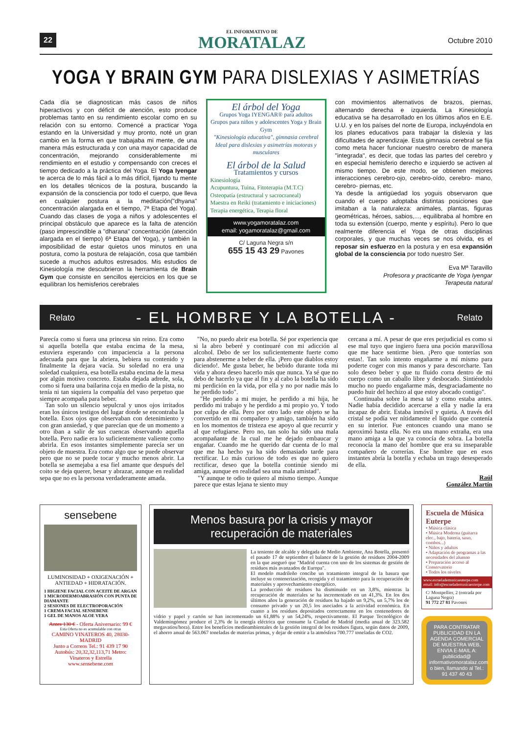22
EL INFORMATIVO DE
MORATALAZ
Octubre 2010
YOGA Y BRAIN GYM PARA DISLEXIAS Y ASIMETRÍAS
Cada día se diagnostican más casos de niños hiperactivos y con déficit de atención, esto produce problemas tanto en su rendimiento escolar como en su relación con su entorno. Comencé a practicar Yoga estando en la Universidad y muy pronto, noté un gran cambio en la forma en que trabajaba mi mente, de una manera más estructurada y con una mayor capacidad de concentración, mejorando considerablemente mi rendimiento en el estudio y compensando con creces el tiempo dedicado a la práctica del Yoga. El Yoga Iyengar te acerca de lo más fácil a lo más difícil, fijando tu mente en los detalles técnicos de la postura, buscando la expansión de la consciencia por todo el cuerpo, que lleva en cualquier postura a la meditación("dhyana" concentración alargada en el tiempo, 7ª Etapa del Yoga). Cuando das clases de yoga a niños y adolescentes el principal obstáculo que aparece es la falta de atención (paso imprescindible a "dharana" concentración (atención alargada en el tiempo) 6ª Etapa del Yoga), y también la imposibilidad de estar quietos unos minutos en una postura, como la postura de relajación, cosa que también sucede a muchos adultos estresados. Mis estudios de Kinesiología me descubrieron la herramienta de Brain Gym que consiste en sencillos ejercicios en los que se equilibran los hemisferios cerebrales
El árbol del Yoga
Grupos Yoga IYENGAR® para adultos
Grupos para niños y adolescentes Yoga y Brain Gym
"Kinesiología educativa", gimnasia cerebral Ideal para dislexias y asimetrías motoras y musculares
El árbol de la Salud
Tratamientos y cursos
Kinesiología
Acupuntura, Tuina, Fitoterapia (M.T.C)
Osteopatía (estructural y sacrocraneal)
Maestra en Reiki (tratamiento e iniciaciones)
Terapia energética, Terapia floral
www.yogamoratalaz.com
email: yogamoratalaz@gmail.com
C/ Laguna Negra s/n
655 15 43 29 Pavones
con movimientos alternativos de brazos, piernas, alternando derecha e izquierda. La Kinesiología educativa se ha desarrollado en los últimos años en E.E. U.U. y en los países del norte de Europa, incluyéndola en los planes educativos para trabajar la dislexia y las dificultades de aprendizaje. Esta gimnasia cerebral se fija como meta hacer funcionar nuestro cerebro de manera "integrada", es decir, que todas las partes del cerebro y en especial hemisferio derecho e izquierdo se activen al mismo tiempo. De este modo, se obtienen mejores interacciones cerebro-ojo, cerebro-oído, cerebro- mano, cerebro- piernas, etc.
Ya desde la antigüedad los yoguis observaron que cuando el cuerpo adoptaba distintas posiciones que imitaban a la naturaleza: animales, plantas, figuras geométricas, héroes, sabios,..., equilibraba al hombre en toda su extensión (cuerpo, mente y espíritu). Pero lo que realmente diferencia el Yoga de otras disciplinas corporales, y que muchas veces se nos olvida, es el reposar sin esfuerzo en la postura y en esa expansión global de la consciencia por todo nuestro Ser.
Eva Mª Taravillo
Profesora y practicante de Yoga Iyengar
Terapeuta natural
Relato - EL HOMBRE Y LA BOTELLA - Relato
Parecía como si fuera una princesa sin reino. Era como si aquella botella que estaba encima de la mesa, estuviera esperando con impaciencia a la persona adecuada para que la abriera, bebiera su contenido y finalmente la dejara vacía. Su soledad no era una soledad cualquiera, esa botella estaba encima de la mesa por algún motivo concreto. Estaba dejada adrede, sola, como si fuera una bailarina coja en medio de la pista, no tenía ni tan siquiera la compañía del vaso perpetuo que siempre acompaña para beber.
Tan solo un silencio sepulcral y unos ojos irritados eran los únicos testigos del lugar donde se encontraba la botella. Esos ojos que observaban con detenimiento y con gran ansiedad, y que parecían que de un momento a otro iban a salir de sus cuencas observando aquella botella. Pero nadie era lo suficientemente valiente como abrirla. En esos instantes simplemente parecía ser un objeto de muestra. Era como algo que se puede observar pero que no se puede tocar y mucho menos abrir. La botella se asemejaba a esa fiel amante que después del coito se deja querer, besar y abrazar, aunque en realidad sepa que no es la persona verdaderamente amada.
"No, no puedo abrir esa botella. Sé por experiencia que si la abro beberé y continuaré con mi adicción al alcohol. Debo de ser los suficientemente fuerte como para abstenerme a beber de ella. ¡Pero que diablos estoy diciendo!. Me gusta beber, he bebido durante toda mi vida y ahora deseo hacerlo más que nunca. Ya sé que no debo de hacerlo ya que al fin y al cabo la botella ha sido mi perdición en la vida, por ella y no por nadie más lo he perdido todo".
"He perdido a mi mujer, he perdido a mi hija, he perdido mi trabajo y he perdido a mi propio yo. Y todo por culpa de ella. Pero por otro lado este objeto se ha convertido en mi compañero y amigo, también ha sido en los momentos de tristeza ese apoyo al que recurrir y al que refugiarse. Pero no, tan solo ha sido una mala acompañante de la cual me he dejado embaucar y engañar. Cuando me he querido dar cuenta de lo mal que me ha hecho ya ha sido demasiado tarde para rectificar. Lo más curioso de todo es que no quiero rectificar, deseo que la botella continúe siendo mi amiga, aunque en realidad sea una mala amistad".
"Y aunque te odio te quiero al mismo tiempo. Aunque parece que estas lejana te siento muy
cercana a mí. A pesar de que eres perjudicial es como si ese mal tuyo que ingiero fuera una poción maravillosa que me hace sentirme bien. ¡Pero que tonterías son estas!. Tan solo intento engañarme a mí mismo para poderte coger con mis manos y para descorcharte. Tan solo deseo beber y que tu fluido corra dentro de mi cuerpo como un caballo libre y desbocado. Sintiéndolo mucho no puedo engañarme más, desgraciadamente no puedo huir del hechizo al que estoy abocado contigo".
Continuaba sobre la mesa tal y como estaba antes. Nadie había decidido acercarse a ella y nadie la era incapaz de abrir. Estaba inmóvil y quieta. A través del cristal se podía ver nítidamente el líquido que contenía en su interior. Fue entonces cuando una mano se aproximó hasta ella. No era una mano extraña, era una mano amiga a la que ya conocía de sobra. La botella reconocía la mano del hombre que era su inseparable compañero de correrías. Ese hombre que en esos instantes abría la botella y echaba un trago desesperado de ella.
Raúl
González Martín
sensebene
LUMINOSIDAD + OXIGENACIÓN + ANTIEDAD + HIDRATACIÓN.
1 HIGIENE FACIAL CON ACEITE DE ARGAN
1 MICRODERMOABRASIÓN CON PUNTA DE DIAMANTE
2 SESIONES DE ELECTROPORACIÓN
1 CREMA FACIAL SENSEBENE
1 GEL DE MANOS ALOE VERA
Antes 130 € - Oferta Aniversario: 99 €
Esta Oferta no es acumulable con otras
CAMINO VINATEROS 40, 28030-MADRID
Junto a Correos Tel.: 91 439 17 90
Autobús: 20,32,32,113,71 Metro: Vinateros y Estrella
www.sensebene.com
Menos basura por la crisis y mayor recuperación de materiales
La teniente de alcalde y delegada de Medio Ambiente, Ana Botella, presentó el pasado 17 de septiembre el balance de la gestión de residuos 2004-2009 en la que aseguró que "Madrid cuenta con uno de los sistemas de gestión de residuos más avanzados de Europa".
El modelo madrileño concibe un tratamiento integral de la basura que incluye su contenerización, recogida y el tratamiento para la recuperación de materiales y aprovechamiento energético.
La producción de residuos ha disminuido en un 3,8%, mientras la recuperación de materiales se ha incrementado en un 41,3%. En los dos últimos años la generación de residuos ha bajado un 9,2%, un 5,7% los de consumo privado y un 20,5 los asociados a la actividad económica. En cuanto a los residuos depositados correctamente en los contenedores de vidrio y papel y cartón se han incrementado un 61,88% y un 54,24%, respectivamente. El Parque Tecnológico de Valdemingómez produce el 2,3% de la energía eléctrica que consume la Ciudad de Madrid (media anual de 323.582 megavatios/hora). Entre los beneficios medioambientales de la gestión integral de los residuos figura, según datos de 2009, el ahorro anual de 563.067 toneladas de materias primas, y dejar de emitir a la atmósfera 700.777 toneladas de CO2.
Escuela de Música Euterpe
• Música clásica
• Música Moderna (guitarra elec., bajo, batería, saxo, combos...)
• Niños y adultos
• Adaptación de programas a las necesidades del alumno
• Preparación acceso al Conservatorio
• Todos los niveles
www.escuelademusicaeuterpe.com
email: info@escuelademusicaeuterpe.com
C/ Montpellier, 2 (entrada por Laguna Negra)
91 772 27 81 Pavones
PARA CONTRATAR PUBLICIDAD EN LA AGENDA COMERCIAL DE MUESTRA WEB, ENVIA E-MAIL A: publicidad@ informativomoratalaz.com o bien, llamando al Tel.: 91 437 40 43